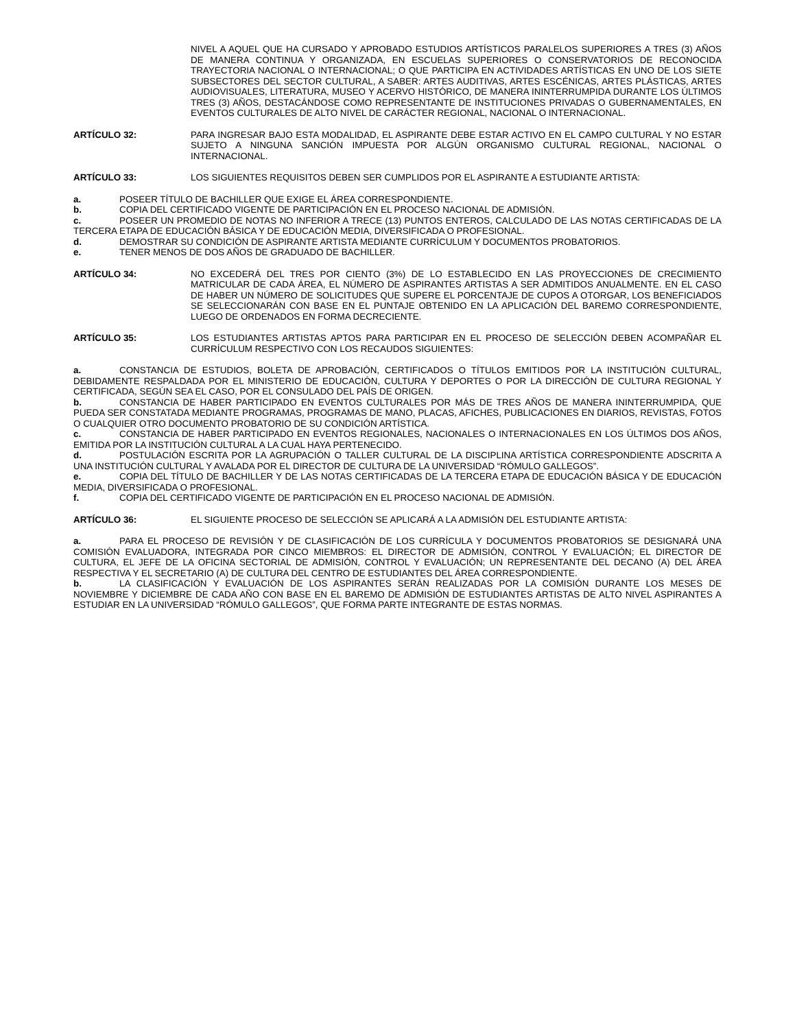NIVEL A AQUEL QUE HA CURSADO Y APROBADO ESTUDIOS ARTÍSTICOS PARALELOS SUPERIORES A TRES (3) AÑOS DE MANERA CONTINUA Y ORGANIZADA, EN ESCUELAS SUPERIORES O CONSERVATORIOS DE RECONOCIDA TRAYECTORIA NACIONAL O INTERNACIONAL; O QUE PARTICIPA EN ACTIVIDADES ARTÍSTICAS EN UNO DE LOS SIETE SUBSECTORES DEL SECTOR CULTURAL, A SABER: ARTES AUDITIVAS, ARTES ESCÉNICAS, ARTES PLÁSTICAS, ARTES AUDIOVISUALES, LITERATURA, MUSEO Y ACERVO HISTÓRICO, DE MANERA ININTERRUMPIDA DURANTE LOS ÚLTIMOS TRES (3) AÑOS, DESTACÁNDOSE COMO REPRESENTANTE DE INSTITUCIONES PRIVADAS O GUBERNAMENTALES, EN EVENTOS CULTURALES DE ALTO NIVEL DE CARÁCTER REGIONAL, NACIONAL O INTERNACIONAL.
ARTÍCULO 32: PARA INGRESAR BAJO ESTA MODALIDAD, EL ASPIRANTE DEBE ESTAR ACTIVO EN EL CAMPO CULTURAL Y NO ESTAR SUJETO A NINGUNA SANCIÓN IMPUESTA POR ALGÚN ORGANISMO CULTURAL REGIONAL, NACIONAL O INTERNACIONAL.
ARTÍCULO 33: LOS SIGUIENTES REQUISITOS DEBEN SER CUMPLIDOS POR EL ASPIRANTE A ESTUDIANTE ARTISTA:
a. POSEER TÍTULO DE BACHILLER QUE EXIGE EL ÁREA CORRESPONDIENTE.
b. COPIA DEL CERTIFICADO VIGENTE DE PARTICIPACIÓN EN EL PROCESO NACIONAL DE ADMISIÓN.
c. POSEER UN PROMEDIO DE NOTAS NO INFERIOR A TRECE (13) PUNTOS ENTEROS, CALCULADO DE LAS NOTAS CERTIFICADAS DE LA TERCERA ETAPA DE EDUCACIÓN BÁSICA Y DE EDUCACIÓN MEDIA, DIVERSIFICADA O PROFESIONAL.
d. DEMOSTRAR SU CONDICIÓN DE ASPIRANTE ARTISTA MEDIANTE CURRÍCULUM Y DOCUMENTOS PROBATORIOS.
e. TENER MENOS DE DOS AÑOS DE GRADUADO DE BACHILLER.
ARTÍCULO 34: NO EXCEDERÁ DEL TRES POR CIENTO (3%) DE LO ESTABLECIDO EN LAS PROYECCIONES DE CRECIMIENTO MATRICULAR DE CADA ÁREA, EL NÚMERO DE ASPIRANTES ARTISTAS A SER ADMITIDOS ANUALMENTE. EN EL CASO DE HABER UN NÚMERO DE SOLICITUDES QUE SUPERE EL PORCENTAJE DE CUPOS A OTORGAR, LOS BENEFICIADOS SE SELECCIONARÁN CON BASE EN EL PUNTAJE OBTENIDO EN LA APLICACIÓN DEL BAREMO CORRESPONDIENTE, LUEGO DE ORDENADOS EN FORMA DECRECIENTE.
ARTÍCULO 35: LOS ESTUDIANTES ARTISTAS APTOS PARA PARTICIPAR EN EL PROCESO DE SELECCIÓN DEBEN ACOMPAÑAR EL CURRÍCULUM RESPECTIVO CON LOS RECAUDOS SIGUIENTES:
a. CONSTANCIA DE ESTUDIOS, BOLETA DE APROBACIÓN, CERTIFICADOS O TÍTULOS EMITIDOS POR LA INSTITUCIÓN CULTURAL, DEBIDAMENTE RESPALDADA POR EL MINISTERIO DE EDUCACIÓN, CULTURA Y DEPORTES O POR LA DIRECCIÓN DE CULTURA REGIONAL Y CERTIFICADA, SEGÚN SEA EL CASO, POR EL CONSULADO DEL PAÍS DE ORIGEN.
b. CONSTANCIA DE HABER PARTICIPADO EN EVENTOS CULTURALES POR MÁS DE TRES AÑOS DE MANERA ININTERRUMPIDA, QUE PUEDA SER CONSTATADA MEDIANTE PROGRAMAS, PROGRAMAS DE MANO, PLACAS, AFICHES, PUBLICACIONES EN DIARIOS, REVISTAS, FOTOS O CUALQUIER OTRO DOCUMENTO PROBATORIO DE SU CONDICIÓN ARTÍSTICA.
c. CONSTANCIA DE HABER PARTICIPADO EN EVENTOS REGIONALES, NACIONALES O INTERNACIONALES EN LOS ÚLTIMOS DOS AÑOS, EMITIDA POR LA INSTITUCIÓN CULTURAL A LA CUAL HAYA PERTENECIDO.
d. POSTULACIÓN ESCRITA POR LA AGRUPACIÓN O TALLER CULTURAL DE LA DISCIPLINA ARTÍSTICA CORRESPONDIENTE ADSCRITA A UNA INSTITUCIÓN CULTURAL Y AVALADA POR EL DIRECTOR DE CULTURA DE LA UNIVERSIDAD “RÓMULO GALLEGOS”.
e. COPIA DEL TÍTULO DE BACHILLER Y DE LAS NOTAS CERTIFICADAS DE LA TERCERA ETAPA DE EDUCACIÓN BÁSICA Y DE EDUCACIÓN MEDIA, DIVERSIFICADA O PROFESIONAL.
f. COPIA DEL CERTIFICADO VIGENTE DE PARTICIPACIÓN EN EL PROCESO NACIONAL DE ADMISIÓN.
ARTÍCULO 36: EL SIGUIENTE PROCESO DE SELECCIÓN SE APLICARÁ A LA ADMISIÓN DEL ESTUDIANTE ARTISTA:
a. PARA EL PROCESO DE REVISIÓN Y DE CLASIFICACIÓN DE LOS CURRÍCULA Y DOCUMENTOS PROBATORIOS SE DESIGNARÁ UNA COMISIÓN EVALUADORA, INTEGRADA POR CINCO MIEMBROS: EL DIRECTOR DE ADMISIÓN, CONTROL Y EVALUACIÓN; EL DIRECTOR DE CULTURA, EL JEFE DE LA OFICINA SECTORIAL DE ADMISIÓN, CONTROL Y EVALUACIÓN; UN REPRESENTANTE DEL DECANO (A) DEL ÁREA RESPECTIVA Y EL SECRETARIO (A) DE CULTURA DEL CENTRO DE ESTUDIANTES DEL ÁREA CORRESPONDIENTE.
b. LA CLASIFICACIÓN Y EVALUACIÓN DE LOS ASPIRANTES SERÁN REALIZADAS POR LA COMISIÓN DURANTE LOS MESES DE NOVIEMBRE Y DICIEMBRE DE CADA AÑO CON BASE EN EL BAREMO DE ADMISIÓN DE ESTUDIANTES ARTISTAS DE ALTO NIVEL ASPIRANTES A ESTUDIAR EN LA UNIVERSIDAD “RÓMULO GALLEGOS”, QUE FORMA PARTE INTEGRANTE DE ESTAS NORMAS.